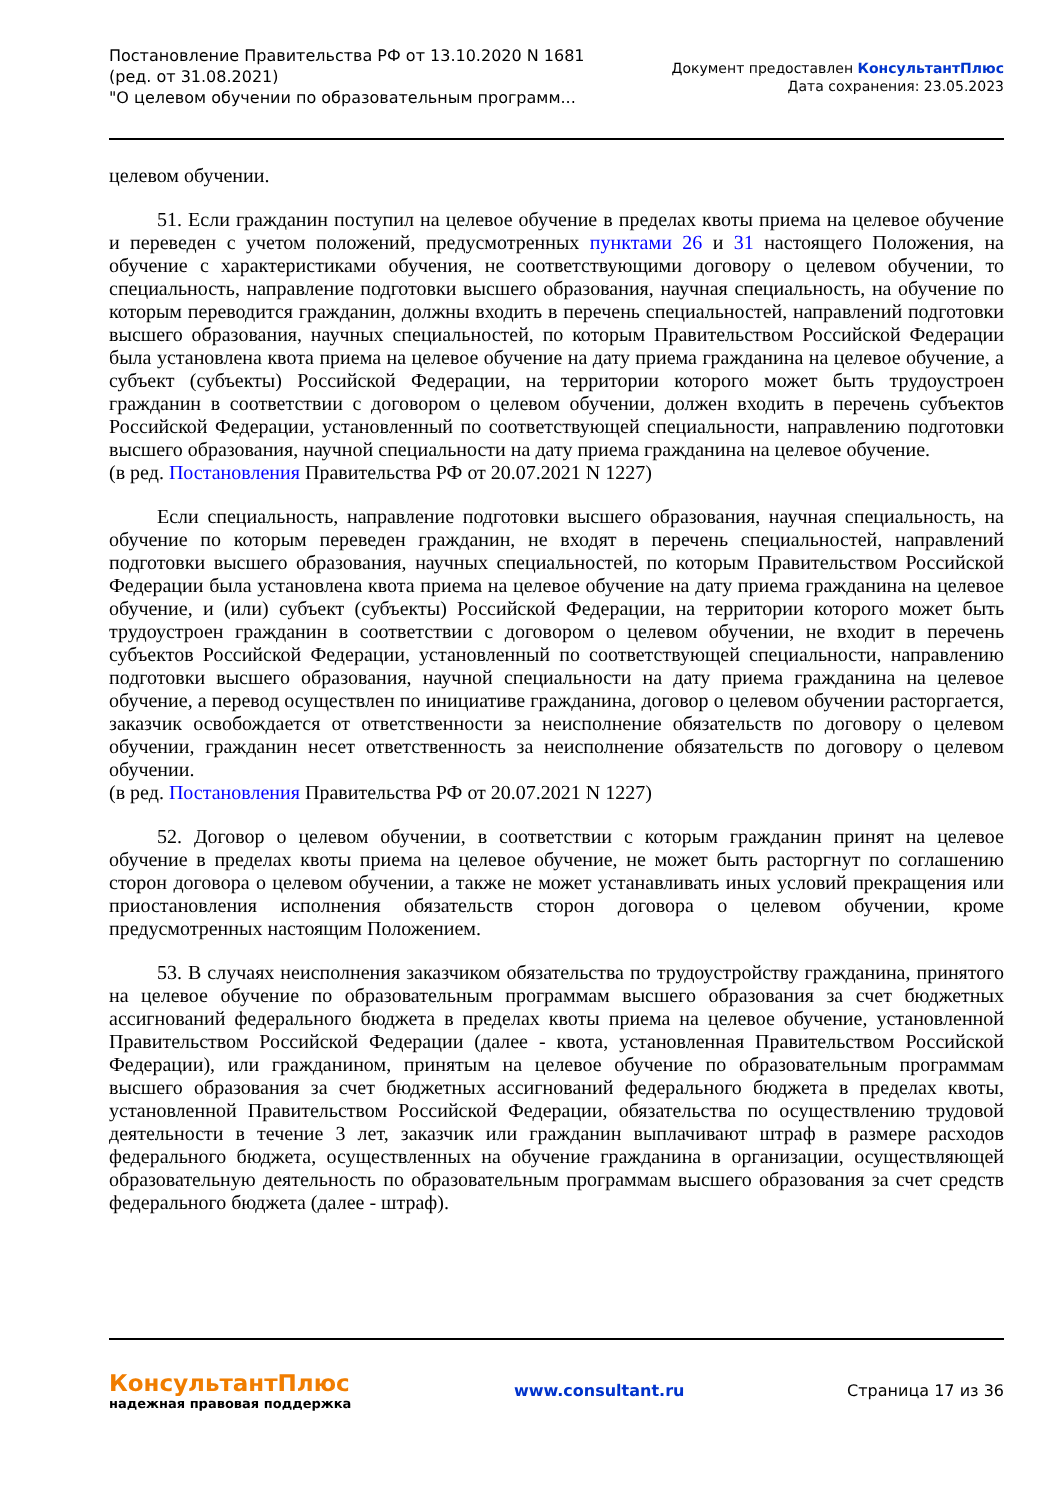Постановление Правительства РФ от 13.10.2020 N 1681
(ред. от 31.08.2021)
"О целевом обучении по образовательным программ...
Документ предоставлен КонсультантПлюс
Дата сохранения: 23.05.2023
целевом обучении.
51. Если гражданин поступил на целевое обучение в пределах квоты приема на целевое обучение и переведен с учетом положений, предусмотренных пунктами 26 и 31 настоящего Положения, на обучение с характеристиками обучения, не соответствующими договору о целевом обучении, то специальность, направление подготовки высшего образования, научная специальность, на обучение по которым переводится гражданин, должны входить в перечень специальностей, направлений подготовки высшего образования, научных специальностей, по которым Правительством Российской Федерации была установлена квота приема на целевое обучение на дату приема гражданина на целевое обучение, а субъект (субъекты) Российской Федерации, на территории которого может быть трудоустроен гражданин в соответствии с договором о целевом обучении, должен входить в перечень субъектов Российской Федерации, установленный по соответствующей специальности, направлению подготовки высшего образования, научной специальности на дату приема гражданина на целевое обучение.
(в ред. Постановления Правительства РФ от 20.07.2021 N 1227)
Если специальность, направление подготовки высшего образования, научная специальность, на обучение по которым переведен гражданин, не входят в перечень специальностей, направлений подготовки высшего образования, научных специальностей, по которым Правительством Российской Федерации была установлена квота приема на целевое обучение на дату приема гражданина на целевое обучение, и (или) субъект (субъекты) Российской Федерации, на территории которого может быть трудоустроен гражданин в соответствии с договором о целевом обучении, не входит в перечень субъектов Российской Федерации, установленный по соответствующей специальности, направлению подготовки высшего образования, научной специальности на дату приема гражданина на целевое обучение, а перевод осуществлен по инициативе гражданина, договор о целевом обучении расторгается, заказчик освобождается от ответственности за неисполнение обязательств по договору о целевом обучении, гражданин несет ответственность за неисполнение обязательств по договору о целевом обучении.
(в ред. Постановления Правительства РФ от 20.07.2021 N 1227)
52. Договор о целевом обучении, в соответствии с которым гражданин принят на целевое обучение в пределах квоты приема на целевое обучение, не может быть расторгнут по соглашению сторон договора о целевом обучении, а также не может устанавливать иных условий прекращения или приостановления исполнения обязательств сторон договора о целевом обучении, кроме предусмотренных настоящим Положением.
53. В случаях неисполнения заказчиком обязательства по трудоустройству гражданина, принятого на целевое обучение по образовательным программам высшего образования за счет бюджетных ассигнований федерального бюджета в пределах квоты приема на целевое обучение, установленной Правительством Российской Федерации (далее - квота, установленная Правительством Российской Федерации), или гражданином, принятым на целевое обучение по образовательным программам высшего образования за счет бюджетных ассигнований федерального бюджета в пределах квоты, установленной Правительством Российской Федерации, обязательства по осуществлению трудовой деятельности в течение 3 лет, заказчик или гражданин выплачивают штраф в размере расходов федерального бюджета, осуществленных на обучение гражданина в организации, осуществляющей образовательную деятельность по образовательным программам высшего образования за счет средств федерального бюджета (далее - штраф).
КонсультантПлюс
надежная правовая поддержка
www.consultant.ru Страница 17 из 36